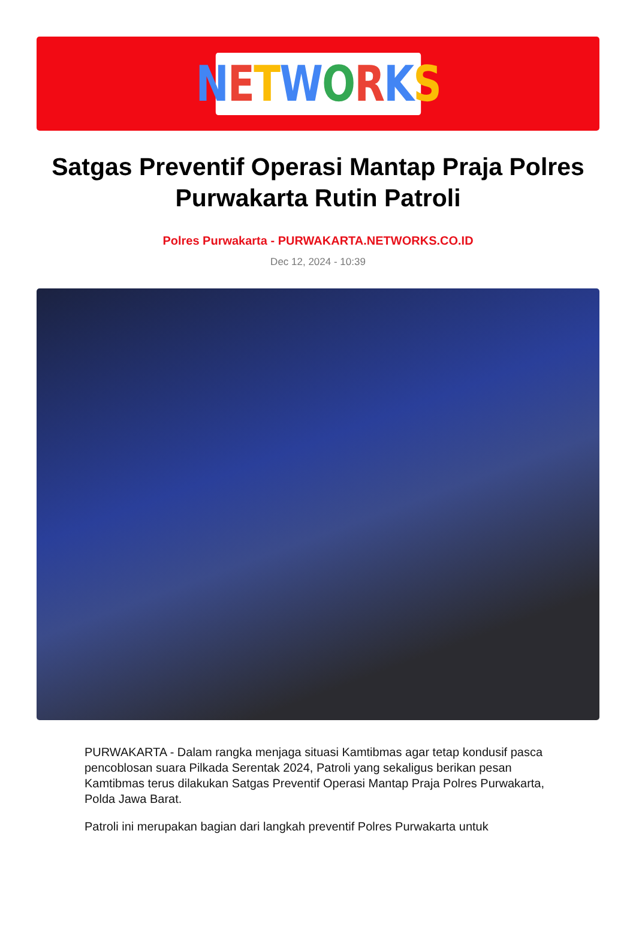NETWORKS
Satgas Preventif Operasi Mantap Praja Polres Purwakarta Rutin Patroli
Polres Purwakarta - PURWAKARTA.NETWORKS.CO.ID
Dec 12, 2024 - 10:39
PURWAKARTA - Dalam rangka menjaga situasi Kamtibmas agar tetap kondusif pasca pencoblosan suara Pilkada Serentak 2024, Patroli yang sekaligus berikan pesan Kamtibmas terus dilakukan Satgas Preventif Operasi Mantap Praja Polres Purwakarta, Polda Jawa Barat.
Patroli ini merupakan bagian dari langkah preventif Polres Purwakarta untuk